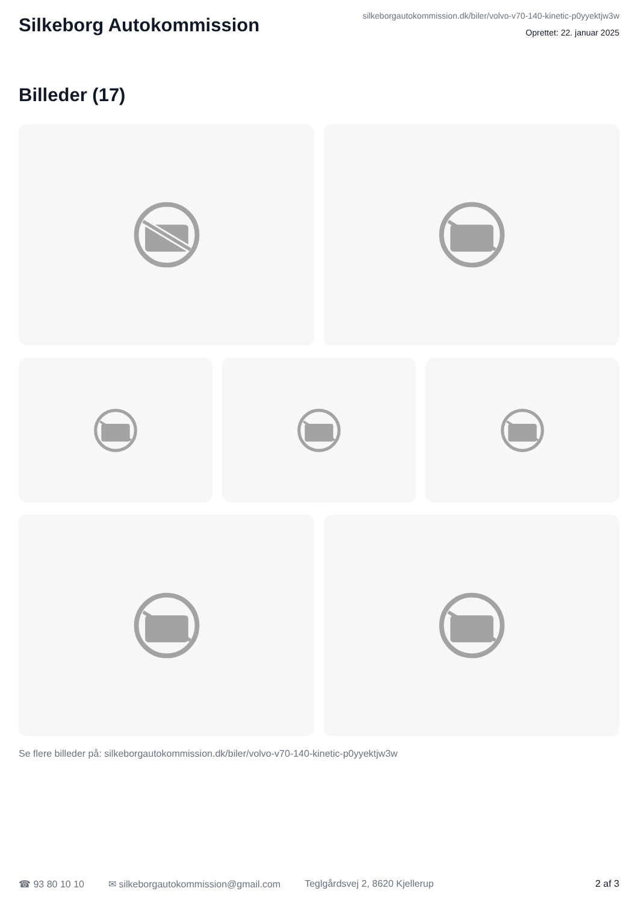Silkeborg Autokommission
silkeborgautokommission.dk/biler/volvo-v70-140-kinetic-p0yyektjw3w
Oprettet: 22. januar 2025
Billeder (17)
Se flere billeder på: silkeborgautokommission.dk/biler/volvo-v70-140-kinetic-p0yyektjw3w
☎ 93 80 10 10 ✉ silkeborgautokommission@gmail.com Teglgårdsvej 2, 8620 Kjellerup 2 af 3